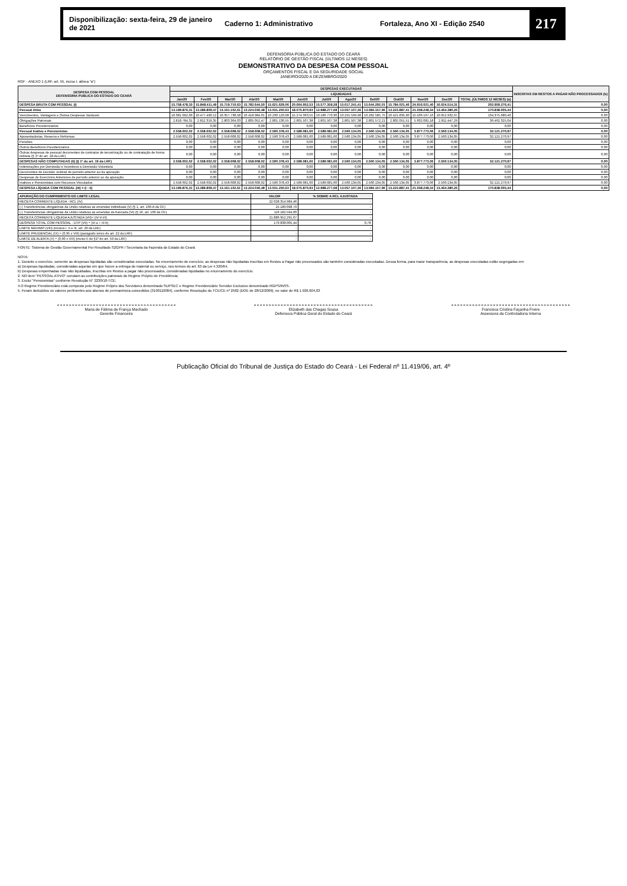Disponibilização: sexta-feira, 29 de janeiro de 2021 Caderno 1: Administrativo Fortaleza, Ano XI - Edição 2540 217
DEFENSORIA PÚBLICA DO ESTADO DO CEARÁ
RELATÓRIO DE GESTÃO FISCAL (ÚLTIMOS 12 MESES)
DEMONSTRATIVO DA DESPESA COM PESSOAL
ORÇAMENTOS FISCAL E DA SEGURIDADE SOCIAL
JANEIRO/2020 A DEZEMBRO/2020
RGF - ANEXO 1 (LRF, art. 55, inciso I, alínea "a")
| DESPESA COM PESSOAL DEFENSORIA PUBLICA DO ESTADO DO CEARÁ | DESPESAS EXECUTADAS | | | | | | | | | | | | | INSCRITAS EM RESTOS A PAGAR NÃO PROCESSADOS (b) |
| --- | --- | --- | --- | --- | --- | --- | --- | --- | --- | --- | --- | --- | --- | --- |
| | LIQUIDADAS | | | | | | | | | | | | | |
| | Jan/20 | Fev/20 | Mar/20 | Abr/20 | Mai/20 | Jun/20 | Jul/20 | Ago/20 | Set/20 | Out/20 | Nov/20 | Dez/20 | TOTAL (ÚLTIMOS 12 MESES) (a) | |
| DESPESA BRUTA COM PESSOAL (I) | 15.758.478,33 | 15.848.411,49 | 15.719.710,63 | 15.782.644,50 | 15.621.629,06 | 20.664.952,53 | 15.577.359,28 | 15.617.241,41 | 15.644.292,01 | 15.784.021,46 | 24.916.021,40 | 16.024.514,31 | 202.959.276,41 | 0,00 |
| Pessoal Ativo | 13.199.876,31 | 13.289.809,47 | 13.161.102,61 | 13.224.036,48 | 13.031.250,63 | 18.075.870,93 | 12.988.277,68 | 13.057.107,36 | 13.084.157,96 | 13.223.887,41 | 21.038.248,34 | 13.464.380,26 | 170.838.005,44 | 0,00 |
| Vencimentos, Vantagens e Outras Despesas Variáveis | 10.381.092,00 | 10.477.490,12 | 10.357.738,58 | 10.418.984,01 | 10.230.120,08 | 15.274.363,55 | 10.186.770,30 | 10.255.599,98 | 10.282.585,75 | 10.421.835,90 | 15.436.167,16 | 10.652.932,97 | 134.375.680,40 | 0,00 |
| Obrigações Patronais | 2.818.784,31 | 2.812.319,35 | 2.803.364,03 | 2.805.052,47 | 2.801.130,55 | 2.801.507,38 | 2.801.507,38 | 2.801.507,38 | 2.801.572,21 | 2.802.051,51 | 5.602.081,18 | 2.811.447,29 | 36.462.325,04 | 0,00 |
| Benefícios Previdenciários | 0,00 | 0,00 | 0,00 | 0,00 | 0,00 | 0,00 | 0,00 | 0,00 | 0,00 | 0,00 | 0,00 | 0,00 | 0,00 | 0,00 |
| Pessoal Inativo e Pensionistas | 2.558.602,02 | 2.558.602,02 | 2.558.608,02 | 2.558.608,02 | 2.590.378,43 | 2.589.081,60 | 2.589.081,60 | 2.560.134,05 | 2.560.134,05 | 2.560.134,05 | 3.877.773,06 | 2.560.134,05 | 32.121.270,97 | 0,00 |
| Aposentadorias, Reserva e Reformas | 2.558.602,02 | 2.558.602,02 | 2.558.608,02 | 2.558.608,02 | 2.590.378,43 | 2.589.081,60 | 2.589.081,60 | 2.560.134,05 | 2.560.134,05 | 2.560.134,05 | 3.877.773,06 | 2.560.134,05 | 32.121.270,97 | 0,00 |
| Pensões | 0,00 | 0,00 | 0,00 | 0,00 | 0,00 | 0,00 | 0,00 | 0,00 | 0,00 | 0,00 | 0,00 | 0,00 | 0,00 | 0,00 |
| Outros Benefícios Previdenciários | 0,00 | 0,00 | 0,00 | 0,00 | 0,00 | 0,00 | 0,00 | 0,00 | 0,00 | 0,00 | 0,00 | 0,00 | 0,00 | 0,00 |
| Outras despesas de pessoal decorrentes de contratos de terceirização ou de contratação de forma indireta (§ 1º do art. 18 da LRF) | 0,00 | 0,00 | 0,00 | 0,00 | 0,00 | 0,00 | 0,00 | 0,00 | 0,00 | 0,00 | 0,00 | 0,00 | 0,00 | 0,00 |
| DESPESAS NÃO COMPUTADAS (II) (§ 1º do art. 19 da LRF) | 2.558.602,02 | 2.558.602,02 | 2.558.608,02 | 2.558.608,02 | 2.590.378,43 | 2.589.081,60 | 2.589.081,60 | 2.560.134,05 | 2.560.134,05 | 2.560.134,05 | 3.877.773,06 | 2.560.134,05 | 32.121.270,97 | 0,00 |
| Indenizações por Demissão e Incentivos à Demissão Voluntária | 0,00 | 0,00 | 0,00 | 0,00 | 0,00 | 0,00 | 0,00 | 0,00 | 0,00 | 0,00 | 0,00 | 0,00 | 0,00 | 0,00 |
| Decorrentes de Decisão Judicial de período anterior ao da apuração | 0,00 | 0,00 | 0,00 | 0,00 | 0,00 | 0,00 | 0,00 | 0,00 | 0,00 | 0,00 | 0,00 | 0,00 | 0,00 | 0,00 |
| Despesas de Exercícios Anteriores de período anterior ao da apuração | 0,00 | 0,00 | 0,00 | 0,00 | 0,00 | 0,00 | 0,00 | 0,00 | 0,00 | 0,00 | 0,00 | 0,00 | 0,00 | 0,00 |
| Inativos e Pensionistas com Recursos Vinculados | 2.558.602,02 | 2.558.602,02 | 2.558.608,02 | 2.558.608,02 | 2.590.378,43 | 2.589.081,60 | 2.589.081,60 | 2.560.134,05 | 2.560.134,05 | 2.560.134,05 | 3.877.773,06 | 2.560.134,05 | 32.121.270,97 | 0,00 |
| DESPESA LÍQUIDA COM PESSOAL (III) = (I - II) | 13.199.876,31 | 13.289.809,47 | 13.161.102,61 | 13.224.036,48 | 13.031.250,63 | 18.075.870,93 | 12.988.277,68 | 13.057.107,36 | 13.084.157,96 | 13.223.887,41 | 21.038.248,34 | 13.464.380,26 | 170.838.005,44 | 0,00 |
| APURAÇÃO DO CUMPRIMENTO DO LIMITE LEGAL | VALOR | % SOBRE A RCL AJUSTADA |
| --- | --- | --- |
| RECEITA CORRENTE LÍQUIDA - RCL (IV) | 22.028.314.984,46 | - |
| (-) Transferências obrigatórias da União relativas às emendas individuais (V) (§ 1, art. 166-A da CF) | 25.180.098,79 | - |
| (-) Transferências obrigatórias da União relativas às emendas de bancada (VI) (§ 16, art. 166 da CF) | 116.182.594,00 | - |
| RECEITA CORRENTE LÍQUIDA AJUSTADA (VII)= (IV-V-VI) | 21.886.952.291,67 | - |
| DESPESA TOTAL COM PESSOAL - DTP (VII) = (III a + III b) | 170.838.005,44 | 0,78 |
| LIMITE MÁXIMO (VIII) (incisos I, II e III, art. 20 da LRF) | - | - |
| LIMITE PRUDENCIAL (IX) = (0,95 x VIII) (parágrafo único do art. 22 da LRF) | - | - |
| LIMITE DE ALERTA (X) = (0,90 x VIII) (inciso II do §1º do art. 59 da LRF) | - | - |
FONTE: Sistema de Gestão Governamental Por Resultado S2GPR / Secretaria da Fazenda do Estado do Ceará
NOTA:
1. Durante o exercício, somente as despesas liquidadas são consideradas executadas. No encerramento do exercício, as despesas não liquidadas inscritas em Restos a Pagar não processados são também consideradas executadas. Dessa forma, para maior transparência, as despesas executadas estão segregadas em:
a) Despesas liquidadas, consideradas aquelas em que houve a entrega do material ou serviço, nos termos do art. 63 da Lei 4.320/64.
b) Despesas empenhadas mas não liquidadas, inscritas em Restos a pagar não processados, consideradas liquidadas no encerramento do exercício.
2. NO item "PESSOAL ATIVO" constam as contribuições patronais do Regime Próprio de Previdência;
3. Exclui "Pensionistas" conforme Resolução N° 2230/10-TCE;
4.O Regime Previdenciário está composto pelo Regime Próprio dos Servidores denominado SUPSEC e Regime Previdenciário Servidor Exclusivo denominado RGPS/INSS.
5. Foram deduzidos os valores pertinentes aos abonos de permanência concedidos (3190110004), conforme Resolução do TCE/CE nº 2582 (DOE de 28/12/2009), no valor de R$ 1.926.604,03
Maria de Fátima de França Machado
Gerente Financeira
Elizabeth das Chagas Sousa
Defensora Pública Geral do Estado do Ceará
Francisca Cristina Façanha Freire
Assessora da Controladoria Interna
Publicação Oficial do Tribunal de Justiça do Estado do Ceará - Lei Federal nº 11.419/06, art. 4º